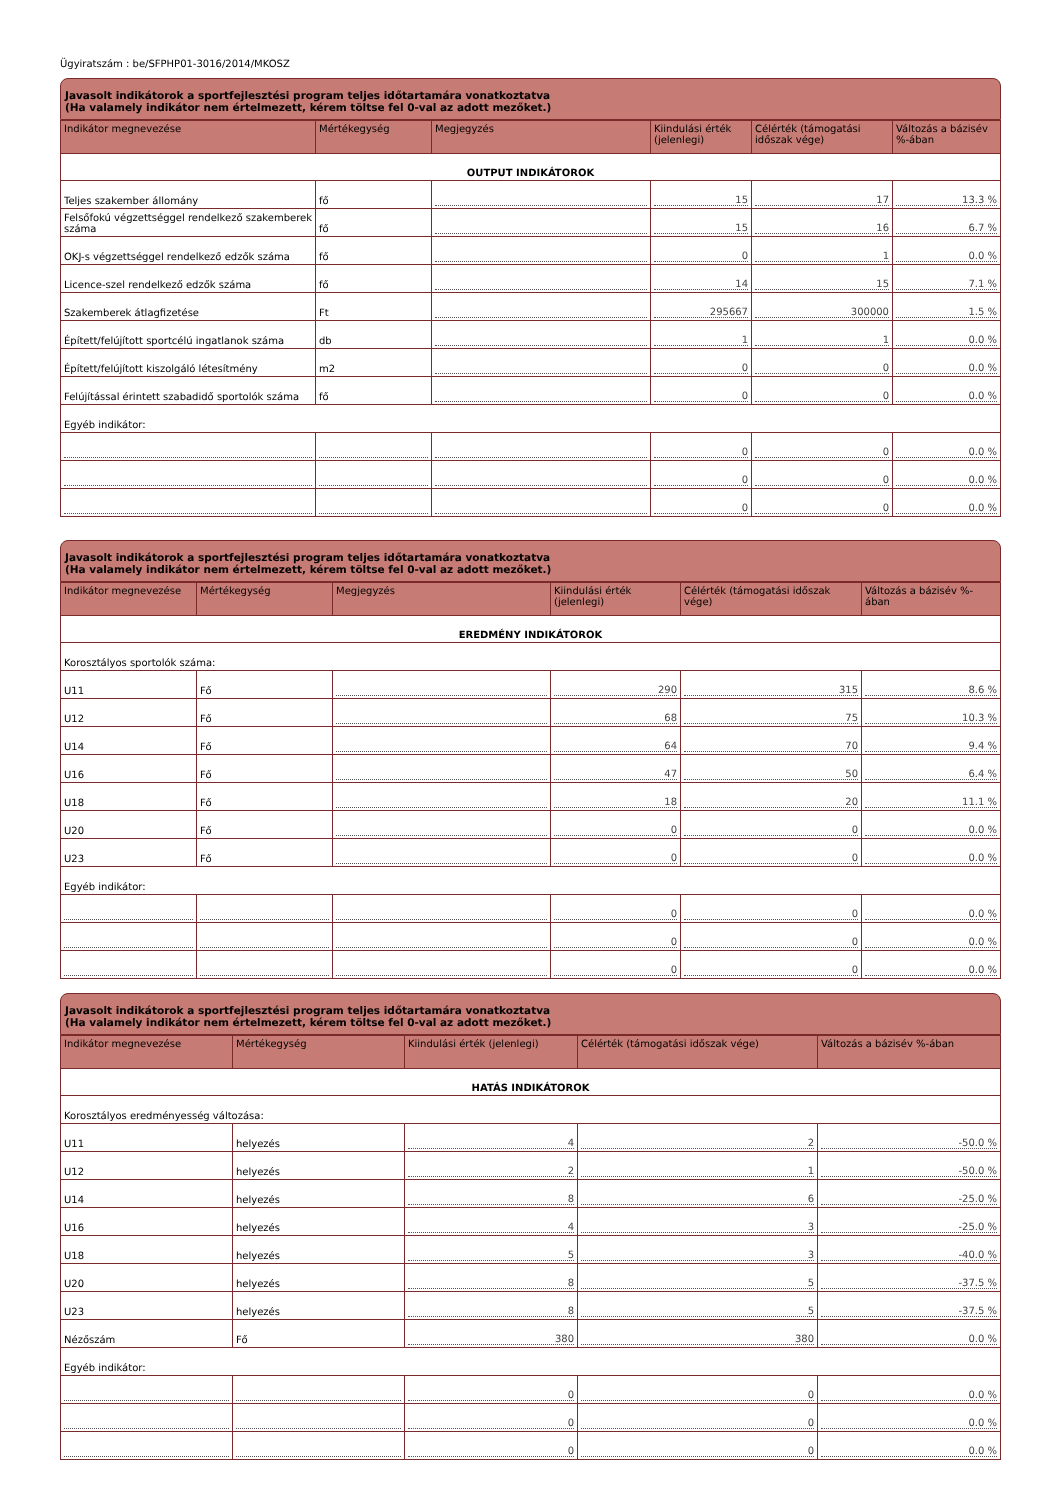Ügyiratszám : be/SFPHP01-3016/2014/MKOSZ
Javasolt indikátorok a sportfejlesztési program teljes időtartamára vonatkoztatva
(Ha valamely indikátor nem értelmezett, kérem töltse fel 0-val az adott mezőket.)
| Indikátor megnevezése | Mértékegység | Megjegyzés | Kiindulási érték (jelenlegi) | Célérték (támogatási időszak vége) | Változás a bázisév %-ában |
| --- | --- | --- | --- | --- | --- |
| OUTPUT INDIKÁTOROK | | | | | |
| Teljes szakember állomány | fő | | 15 | 17 | 13.3 % |
| Felsőfokú végzettséggel rendelkező szakemberek száma | fő | | 15 | 16 | 6.7 % |
| OKJ-s végzettséggel rendelkező edzők száma | fő | | 0 | 1 | 0.0 % |
| Licence-szel rendelkező edzők száma | fő | | 14 | 15 | 7.1 % |
| Szakemberek átlagfizetése | Ft | | 295667 | 300000 | 1.5 % |
| Épített/felújított sportcélú ingatlanok száma | db | | 1 | 1 | 0.0 % |
| Épített/felújított kiszolgáló létesítmény | m2 | | 0 | 0 | 0.0 % |
| Felújítással érintett szabadidő sportolók száma | fő | | 0 | 0 | 0.0 % |
| Egyéb indikátor: | | | | | |
| | | | 0 | 0 | 0.0 % |
| | | | 0 | 0 | 0.0 % |
| | | | 0 | 0 | 0.0 % |
Javasolt indikátorok a sportfejlesztési program teljes időtartamára vonatkoztatva
(Ha valamely indikátor nem értelmezett, kérem töltse fel 0-val az adott mezőket.)
| Indikátor megnevezése | Mértékegység | Megjegyzés | Kiindulási érték (jelenlegi) | Célérték (támogatási időszak vége) | Változás a bázisév %-ában |
| --- | --- | --- | --- | --- | --- |
| EREDMÉNY INDIKÁTOROK | | | | | |
| Korosztályos sportolók száma: | | | | | |
| U11 | Fő | | 290 | 315 | 8.6 % |
| U12 | Fő | | 68 | 75 | 10.3 % |
| U14 | Fő | | 64 | 70 | 9.4 % |
| U16 | Fő | | 47 | 50 | 6.4 % |
| U18 | Fő | | 18 | 20 | 11.1 % |
| U20 | Fő | | 0 | 0 | 0.0 % |
| U23 | Fő | | 0 | 0 | 0.0 % |
| Egyéb indikátor: | | | | | |
| | | | 0 | 0 | 0.0 % |
| | | | 0 | 0 | 0.0 % |
| | | | 0 | 0 | 0.0 % |
Javasolt indikátorok a sportfejlesztési program teljes időtartamára vonatkoztatva
(Ha valamely indikátor nem értelmezett, kérem töltse fel 0-val az adott mezőket.)
| Indikátor megnevezése | Mértékegység | Kiindulási érték (jelenlegi) | Célérték (támogatási időszak vége) | Változás a bázisév %-ában |
| --- | --- | --- | --- | --- |
| HATÁS INDIKÁTOROK | | | | |
| Korosztályos eredményesség változása: | | | | |
| U11 | helyezés | 4 | 2 | -50.0 % |
| U12 | helyezés | 2 | 1 | -50.0 % |
| U14 | helyezés | 8 | 6 | -25.0 % |
| U16 | helyezés | 4 | 3 | -25.0 % |
| U18 | helyezés | 5 | 3 | -40.0 % |
| U20 | helyezés | 8 | 5 | -37.5 % |
| U23 | helyezés | 8 | 5 | -37.5 % |
| Nézőszám | Fő | 380 | 380 | 0.0 % |
| Egyéb indikátor: | | | | |
| | | 0 | 0 | 0.0 % |
| | | 0 | 0 | 0.0 % |
| | | 0 | 0 | 0.0 % |